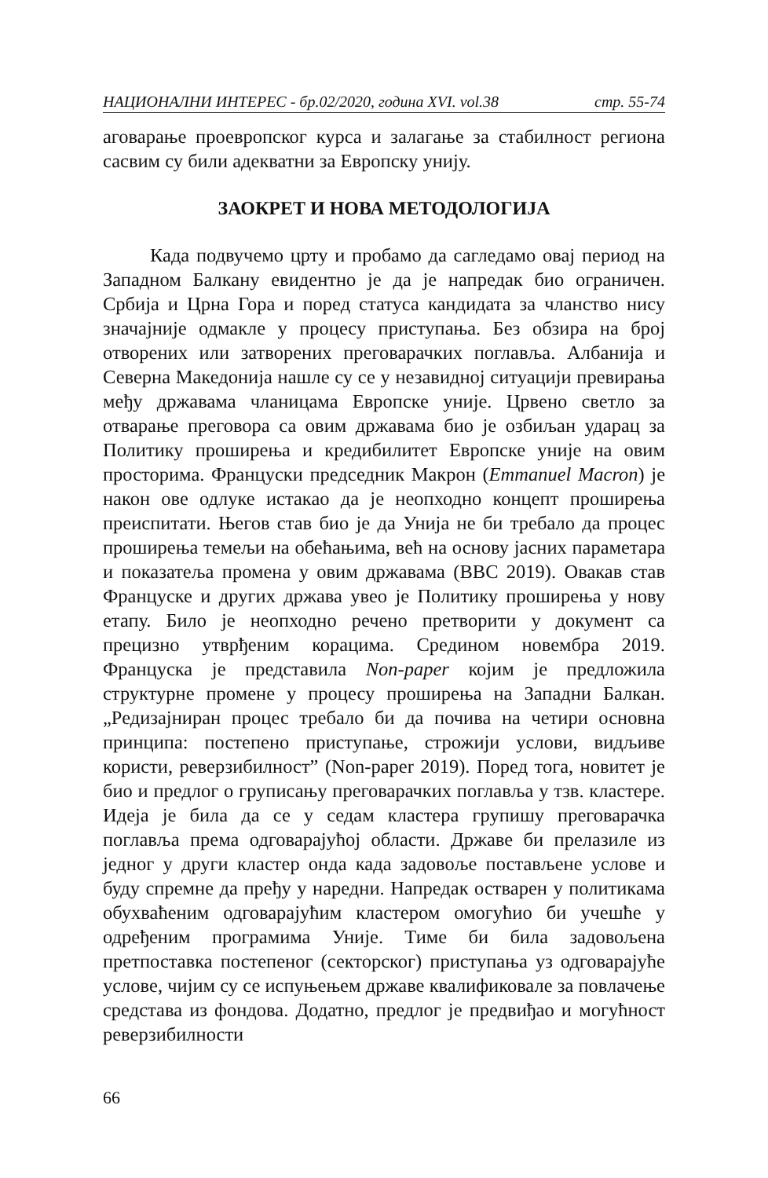НАЦИОНАЛНИ ИНТЕРЕС - бр.02/2020, година XVI. vol.38 стр. 55-74
аговарање проевропског курса и залагање за стабилност региона сасвим су били адекватни за Европску унију.
ЗАОКРЕТ И НОВА МЕТОДОЛОГИЈА
Када подвучемо црту и пробамо да сагледамо овај период на Западном Балкану евидентно је да је напредак био ограничен. Србија и Црна Гора и поред статуса кандидата за чланство нису значајније одмакле у процесу приступања. Без обзира на број отворених или затворених преговарачких поглавља. Албанија и Северна Македонија нашле су се у незавидној ситуацији превирања међу државама чланицама Европске уније. Црвено светло за отварање преговора са овим државама био је озбиљан ударац за Политику проширења и кредибилитет Европске уније на овим просторима. Француски председник Макрон (Emmanuel Macron) је након ове одлуке истакао да је неопходно концепт проширења преиспитати. Његов став био је да Унија не би требало да процес проширења темељи на обећањима, већ на основу јасних параметара и показатеља промена у овим државама (BBC 2019). Овакав став Француске и других држава увео је Политику проширења у нову етапу. Било је неопходно речено претворити у документ са прецизно утврђеним корацима. Средином новембра 2019. Француска је представила Non-paper којим је предложила структурне промене у процесу проширења на Западни Балкан. „Редизајниран процес требало би да почива на четири основна принципа: постепено приступање, строжији услови, видљиве користи, реверзибилност” (Non-paper 2019). Поред тога, новитет је био и предлог о груписању преговарачких поглавља у тзв. кластере. Идеја је била да се у седам кластера групишу преговарачка поглавља према одговарајућој области. Државе би прелазиле из једног у други кластер онда када задовоље постављене услове и буду спремне да пређу у наредни. Напредак остварен у политикама обухваћеним одговарајућим кластером омогућио би учешће у одређеним програмима Уније. Тиме би била задовољена претпоставка постепеног (секторског) приступања уз одговарајуће услове, чијим су се испуњењем државе квалификовале за повлачење средстава из фондова. Додатно, предлог је предвиђао и могућност реверзибилности
66